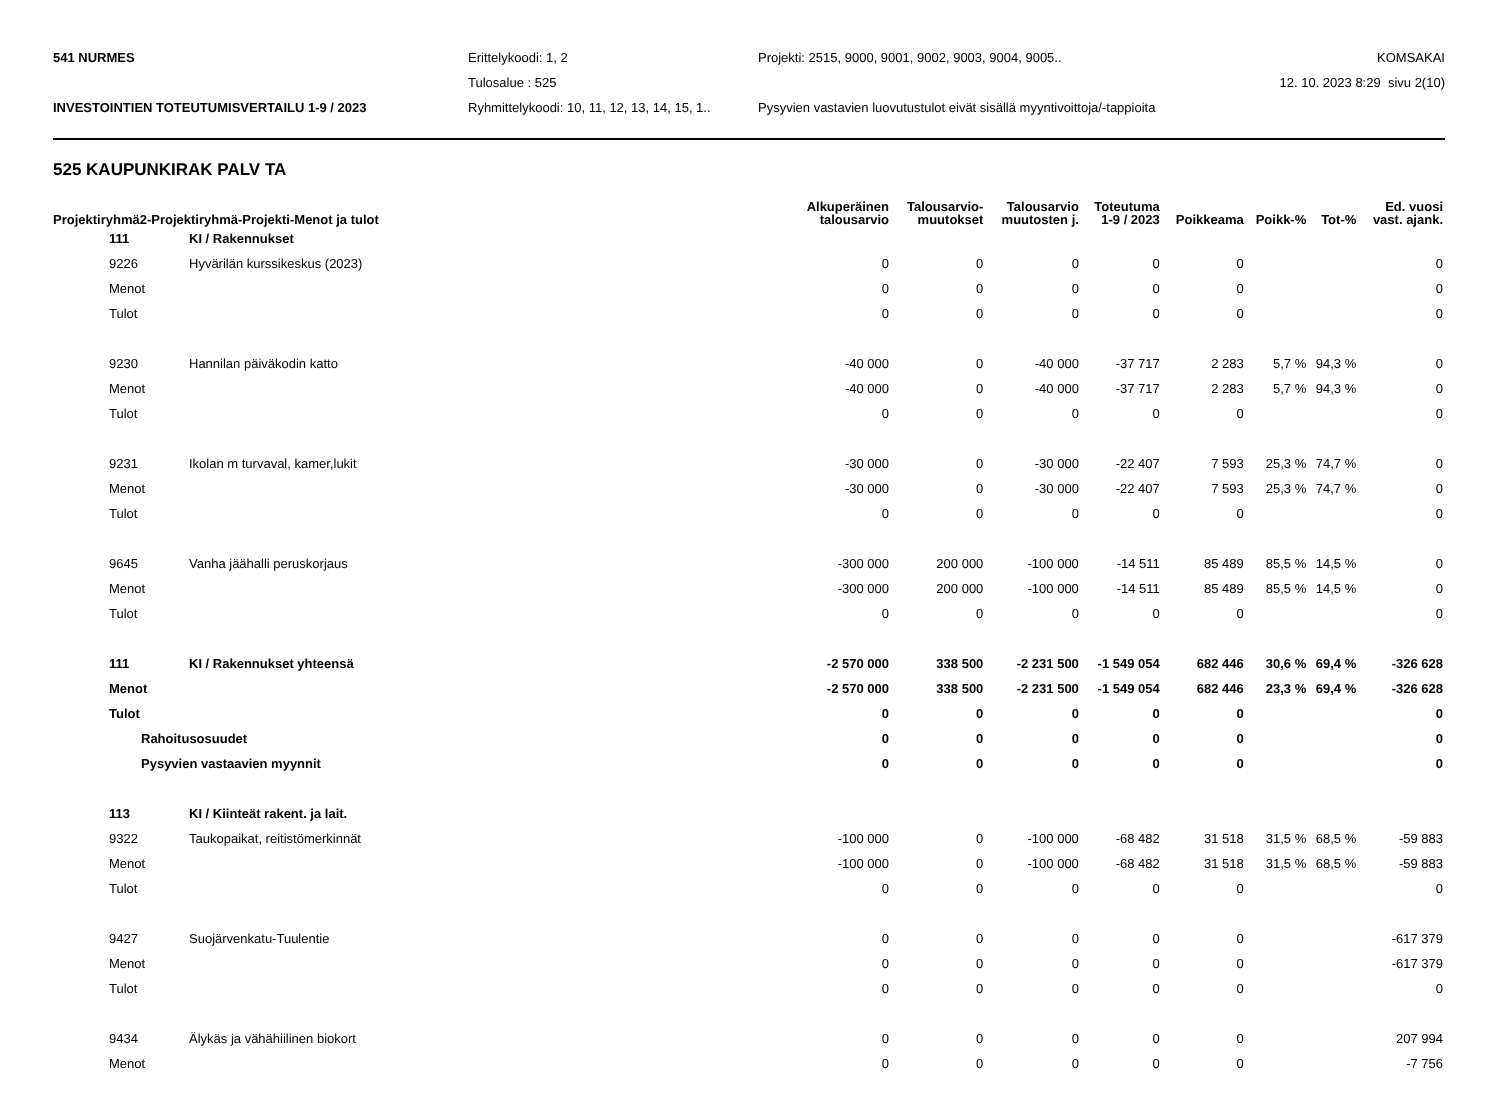| 541 NURMES | Erittelykoodi: 1, 2 | Projekti: 2515, 9000, 9001, 9002, 9003, 9004, 9005.. | KOMSAKAI |
| | Tulosalue : 525 | | 12. 10. 2023 8:29 sivu 2(10) |
| INVESTOINTIEN TOTEUTUMISVERTAILU 1-9 / 2023 | Ryhmittelykoodi: 10, 11, 12, 13, 14, 15, 1.. | Pysyvien vastavien luovutustulot eivät sisällä myyntivoittoja/-tappioita | |
525 KAUPUNKIRAK PALV TA
| Projektiryhmä2-Projektiryhmä-Projekti-Menot ja tulot | | Alkuperäinen talousarvio | Talousarvio- muutokset | Talousarvio muutosten j. | Toteutuma 1-9 / 2023 | Poikkeama | Poikk-% | Tot-% | Ed. vuosi vast. ajank. |
| --- | --- | --- | --- | --- | --- | --- | --- | --- | --- |
| 111 | KI / Rakennukset | | | | | | | | |
| 9226 | Hyvärilän kurssikeskus (2023) | 0 | 0 | 0 | 0 | 0 | | | 0 |
| Menot | | 0 | 0 | 0 | 0 | 0 | | | 0 |
| Tulot | | 0 | 0 | 0 | 0 | 0 | | | 0 |
| 9230 | Hannilan päiväkodin katto | -40 000 | 0 | -40 000 | -37 717 | 2 283 | 5,7 % | 94,3 % | 0 |
| Menot | | -40 000 | 0 | -40 000 | -37 717 | 2 283 | 5,7 % | 94,3 % | 0 |
| Tulot | | 0 | 0 | 0 | 0 | 0 | | | 0 |
| 9231 | Ikolan m turvaval, kamer,lukit | -30 000 | 0 | -30 000 | -22 407 | 7 593 | 25,3 % | 74,7 % | 0 |
| Menot | | -30 000 | 0 | -30 000 | -22 407 | 7 593 | 25,3 % | 74,7 % | 0 |
| Tulot | | 0 | 0 | 0 | 0 | 0 | | | 0 |
| 9645 | Vanha jäähalli peruskorjaus | -300 000 | 200 000 | -100 000 | -14 511 | 85 489 | 85,5 % | 14,5 % | 0 |
| Menot | | -300 000 | 200 000 | -100 000 | -14 511 | 85 489 | 85,5 % | 14,5 % | 0 |
| Tulot | | 0 | 0 | 0 | 0 | 0 | | | 0 |
| 111 | KI / Rakennukset yhteensä | -2 570 000 | 338 500 | -2 231 500 | -1 549 054 | 682 446 | 30,6 % | 69,4 % | -326 628 |
| Menot | | -2 570 000 | 338 500 | -2 231 500 | -1 549 054 | 682 446 | 23,3 % | 69,4 % | -326 628 |
| Tulot | | 0 | 0 | 0 | 0 | 0 | | | 0 |
| Rahoitusosuudet | | 0 | 0 | 0 | 0 | 0 | | | 0 |
| Pysyvien vastaavien myynnit | | 0 | 0 | 0 | 0 | 0 | | | 0 |
| 113 | KI / Kiinteät rakent. ja lait. | | | | | | | | |
| 9322 | Taukopaikat, reitistömerkinnät | -100 000 | 0 | -100 000 | -68 482 | 31 518 | 31,5 % | 68,5 % | -59 883 |
| Menot | | -100 000 | 0 | -100 000 | -68 482 | 31 518 | 31,5 % | 68,5 % | -59 883 |
| Tulot | | 0 | 0 | 0 | 0 | 0 | | | 0 |
| 9427 | Suojärvenkatu-Tuulentie | 0 | 0 | 0 | 0 | 0 | | | -617 379 |
| Menot | | 0 | 0 | 0 | 0 | 0 | | | -617 379 |
| Tulot | | 0 | 0 | 0 | 0 | 0 | | | 0 |
| 9434 | Älykäs ja vähähiilinen biokort | 0 | 0 | 0 | 0 | 0 | | | 207 994 |
| Menot | | 0 | 0 | 0 | 0 | 0 | | | -7 756 |